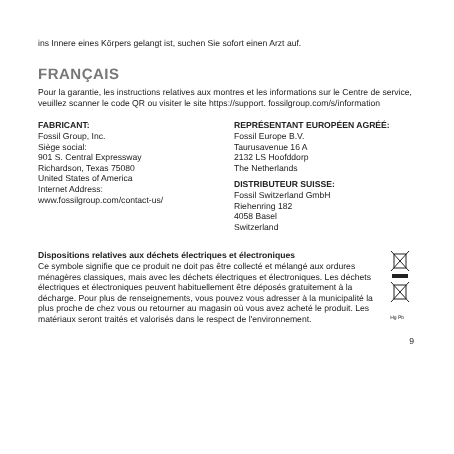ins Innere eines Körpers gelangt ist, suchen Sie sofort einen Arzt auf.
FRANÇAIS
Pour la garantie, les instructions relatives aux montres et les informations sur le Centre de service, veuillez scanner le code QR ou visiter le site https://support. fossilgroup.com/s/information
FABRICANT:
Fossil Group, Inc.
Siège social:
901 S. Central Expressway
Richardson, Texas 75080
United States of America
Internet Address:
www.fossilgroup.com/contact-us/
REPRÉSENTANT EUROPÉEN AGRÉÉ:
Fossil Europe B.V.
Taurusavenue 16 A
2132 LS Hoofddorp
The Netherlands
DISTRIBUTEUR SUISSE:
Fossil Switzerland GmbH
Riehenring 182
4058 Basel
Switzerland
Dispositions relatives aux déchets électriques et électroniques
Ce symbole signifie que ce produit ne doit pas être collecté et mélangé aux ordures ménagères classiques, mais avec les déchets électriques et électroniques. Les déchets électriques et électroniques peuvent habituellement être déposés gratuitement à la décharge. Pour plus de renseignements, vous pouvez vous adresser à la municipalité la plus proche de chez vous ou retourner au magasin où vous avez acheté le produit. Les matériaux seront traités et valorisés dans le respect de l'environnement.
Hg Pb
9